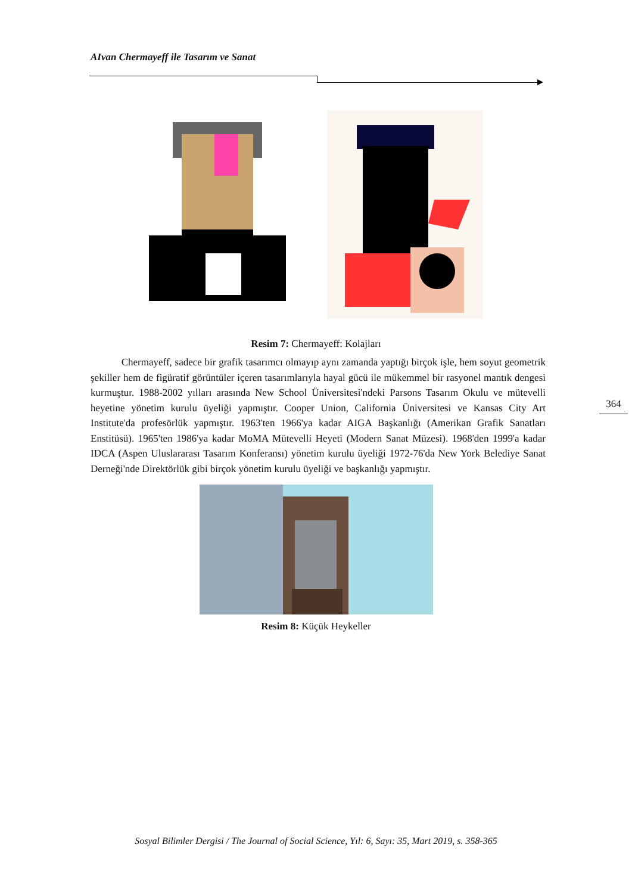AIvan Chermayeff ile Tasarım ve Sanat
364
Resim 7: Chermayeff: Kolajları
Chermayeff, sadece bir grafik tasarımcı olmayıp aynı zamanda yaptığı birçok işle, hem soyut geometrik şekiller hem de figüratif görüntüler içeren tasarımlarıyla hayal gücü ile mükemmel bir rasyonel mantık dengesi kurmuştur. 1988-2002 yılları arasında New School Üniversitesi'ndeki Parsons Tasarım Okulu ve mütevelli heyetine yönetim kurulu üyeliği yapmıştır. Cooper Union, California Üniversitesi ve Kansas City Art Institute'da profesörlük yapmıştır. 1963'ten 1966'ya kadar AIGA Başkanlığı (Amerikan Grafik Sanatları Enstitüsü). 1965'ten 1986'ya kadar MoMA Mütevelli Heyeti (Modern Sanat Müzesi). 1968'den 1999'a kadar IDCA (Aspen Uluslararası Tasarım Konferansı) yönetim kurulu üyeliği 1972-76'da New York Belediye Sanat Derneği'nde Direktörlük gibi birçok yönetim kurulu üyeliği ve başkanlığı yapmıştır.
Resim 8: Küçük Heykeller
Sosyal Bilimler Dergisi / The Journal of Social Science, Yıl: 6, Sayı: 35, Mart 2019, s. 358-365